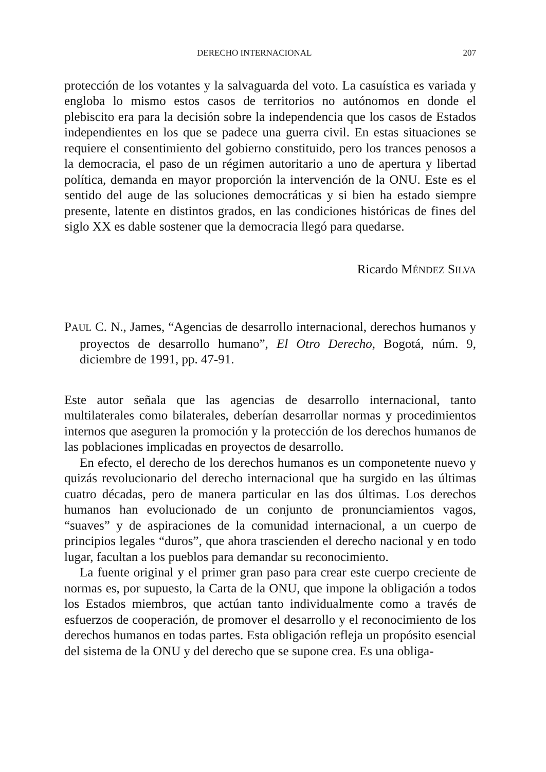DERECHO INTERNACIONAL 207
protección de los votantes y la salvaguarda del voto. La casuística es variada y engloba lo mismo estos casos de territorios no autónomos en donde el plebiscito era para la decisión sobre la independencia que los casos de Estados independientes en los que se padece una guerra civil. En estas situaciones se requiere el consentimiento del gobierno constituido, pero los trances penosos a la democracia, el paso de un régimen autoritario a uno de apertura y libertad política, demanda en mayor proporción la intervención de la ONU. Este es el sentido del auge de las soluciones democráticas y si bien ha estado siempre presente, latente en distintos grados, en las condiciones históricas de fines del siglo XX es dable sostener que la democracia llegó para quedarse.
Ricardo MÉNDEZ SILVA
PAUL C. N., James, “Agencias de desarrollo internacional, derechos humanos y proyectos de desarrollo humano”, El Otro Derecho, Bogotá, núm. 9, diciembre de 1991, pp. 47-91.
Este autor señala que las agencias de desarrollo internacional, tanto multilaterales como bilaterales, deberían desarrollar normas y procedimientos internos que aseguren la promoción y la protección de los derechos humanos de las poblaciones implicadas en proyectos de desarrollo.
En efecto, el derecho de los derechos humanos es un componetente nuevo y quizás revolucionario del derecho internacional que ha surgido en las últimas cuatro décadas, pero de manera particular en las dos últimas. Los derechos humanos han evolucionado de un conjunto de pronunciamientos vagos, “suaves” y de aspiraciones de la comunidad internacional, a un cuerpo de principios legales “duros”, que ahora trascienden el derecho nacional y en todo lugar, facultan a los pueblos para demandar su reconocimiento.
La fuente original y el primer gran paso para crear este cuerpo creciente de normas es, por supuesto, la Carta de la ONU, que impone la obligación a todos los Estados miembros, que actúan tanto individualmente como a través de esfuerzos de cooperación, de promover el desarrollo y el reconocimiento de los derechos humanos en todas partes. Esta obligación refleja un propósito esencial del sistema de la ONU y del derecho que se supone crea. Es una obliga-